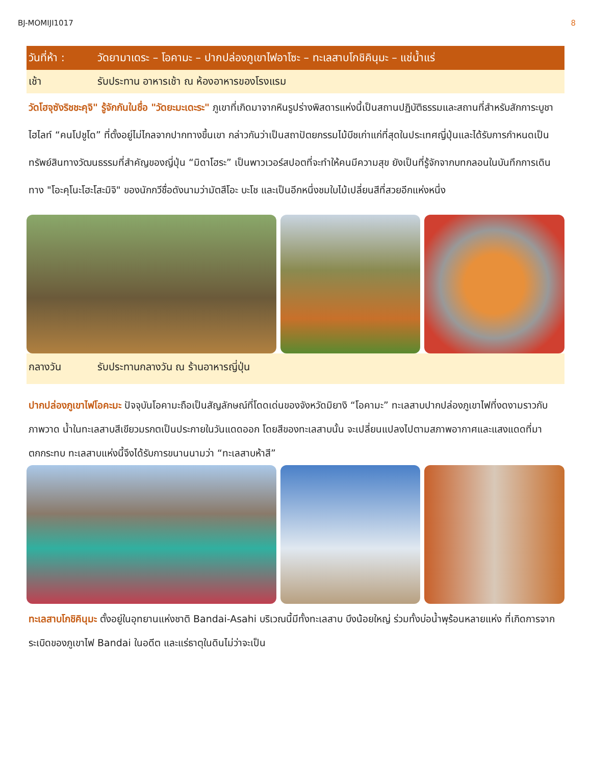BJ-MOMIJI1017 8
วันที่ห้า : วัดยามาเดระ – โอคามะ – ปากปล่องภูเขาไฟอาโซะ – ทะเลสาบโกชิคินุมะ – แช่น้ำแร่
เช้า รับประทาน อาหารเช้า ณ ห้องอาหารของโรงแรม
วัดโฮจุซังริชชะคุจิ" รู้จักกันในชื่อ "วัดยะมะเดะระ" ภูเขาที่เกิดมาจากหินรูปร่างพิสดารแห่งนี้เป็นสถานปฏิบัติธรรมและสถานที่สำหรับสักการะบูชา ไฮไลท์ “คนโปชูโด” ที่ตั้งอยู่ไม่ไกลจากปากทางขึ้นเขา กล่าวกันว่าเป็นสถาปัตยกรรมไม้บีชเก่าแก่ที่สุดในประเทศญี่ปุ่นและได้รับการกำหนดเป็นทรัพย์สินทางวัฒนธรรมที่สำคัญของญี่ปุ่น “มิดาโฮระ” เป็นพาวเวอร์สปอตที่จะทำให้คนมีความสุข ยังเป็นที่รู้จักจากบทกลอนในบันทึกการเดินทาง "โอะคุโนะโฮะโสะมิจิ" ของนักกวีชื่อดังนามว่ามัตสึโอะ บะโช และเป็นอีกหนึ่งชมใบไม้เปลี่ยนสีที่สวยอีกแห่งหนึ่ง
กลางวัน รับประทานกลางวัน ณ ร้านอาหารญี่ปุ่น
ปากปล่องภูเขาไฟโอคะมะ ปัจจุบันโอคามะถือเป็นสัญลักษณ์ที่โดดเด่นของจังหวัดมิยางิ “โอคามะ” ทะเลสาบปากปล่องภูเขาไฟที่งดงามราวกับภาพวาด น้ำในทะเลสาบสีเขียวมรกตเป็นประกายในวันแดดออก โดยสีของทะเลสาบนั้น จะเปลี่ยนแปลงไปตามสภาพอากาศและแสงแดดที่มาตกกระทบ ทะเลสาบแห่งนี้จึงได้รับการขนานนามว่า “ทะเลสาบห้าสี”
ทะเลสาบโกชิคินุมะ ตั้งอยู่ในอุทยานแห่งชาติ Bandai-Asahi บริเวณนี้มีทั้งทะเลสาบ บึงน้อยใหญ่ ร่วมทั้งบ่อน้ำพุร้อนหลายแห่ง ที่เกิดการจากระเบิดของภูเขาไฟ Bandai ในอดีต และแร่ธาตุในดินไม่ว่าจะเป็น